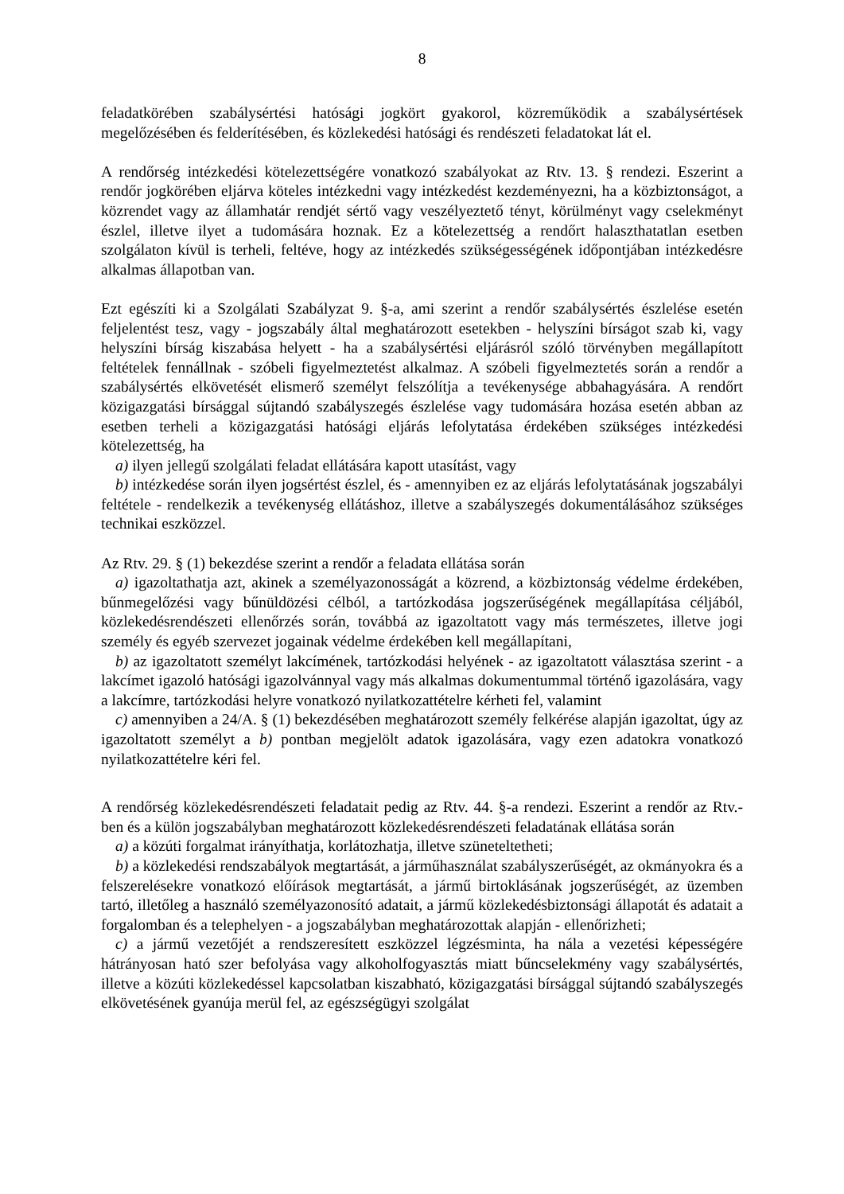8
feladatkörében szabálysértési hatósági jogkört gyakorol, közreműködik a szabálysértések megelőzésében és felderítésében, és közlekedési hatósági és rendészeti feladatokat lát el.
A rendőrség intézkedési kötelezettségére vonatkozó szabályokat az Rtv. 13. § rendezi. Eszerint a rendőr jogkörében eljárva köteles intézkedni vagy intézkedést kezdeményezni, ha a közbiztonságot, a közrendet vagy az államhatár rendjét sértő vagy veszélyeztető tényt, körülményt vagy cselekményt észlel, illetve ilyet a tudomására hoznak. Ez a kötelezettség a rendőrt halaszthatatlan esetben szolgálaton kívül is terheli, feltéve, hogy az intézkedés szükségességének időpontjában intézkedésre alkalmas állapotban van.
Ezt egészíti ki a Szolgálati Szabályzat 9. §-a, ami szerint a rendőr szabálysértés észlelése esetén feljelentést tesz, vagy - jogszabály által meghatározott esetekben - helyszíni bírságot szab ki, vagy helyszíni bírság kiszabása helyett - ha a szabálysértési eljárásról szóló törvényben megállapított feltételek fennállnak - szóbeli figyelmeztetést alkalmaz. A szóbeli figyelmeztetés során a rendőr a szabálysértés elkövetését elismerő személyt felszólítja a tevékenysége abbahagyására. A rendőrt közigazgatási bírsággal sújtandó szabályszegés észlelése vagy tudomására hozása esetén abban az esetben terheli a közigazgatási hatósági eljárás lefolytatása érdekében szükséges intézkedési kötelezettség, ha
a) ilyen jellegű szolgálati feladat ellátására kapott utasítást, vagy
b) intézkedése során ilyen jogsértést észlel, és - amennyiben ez az eljárás lefolytatásának jogszabályi feltétele - rendelkezik a tevékenység ellátáshoz, illetve a szabályszegés dokumentálásához szükséges technikai eszközzel.
Az Rtv. 29. § (1) bekezdése szerint a rendőr a feladata ellátása során
a) igazoltathatja azt, akinek a személyazonosságát a közrend, a közbiztonság védelme érdekében, bűnmegelőzési vagy bűnüldözési célból, a tartózkodása jogszerűségének megállapítása céljából, közlekedésrendészeti ellenőrzés során, továbbá az igazoltatott vagy más természetes, illetve jogi személy és egyéb szervezet jogainak védelme érdekében kell megállapítani,
b) az igazoltatott személyt lakcímének, tartózkodási helyének - az igazoltatott választása szerint - a lakcímet igazoló hatósági igazolvánnyal vagy más alkalmas dokumentummal történő igazolására, vagy a lakcímre, tartózkodási helyre vonatkozó nyilatkozattételre kérheti fel, valamint
c) amennyiben a 24/A. § (1) bekezdésében meghatározott személy felkérése alapján igazoltat, úgy az igazoltatott személyt a b) pontban megjelölt adatok igazolására, vagy ezen adatokra vonatkozó nyilatkozattételre kéri fel.
A rendőrség közlekedésrendészeti feladatait pedig az Rtv. 44. §-a rendezi. Eszerint a rendőr az Rtv.-ben és a külön jogszabályban meghatározott közlekedésrendészeti feladatának ellátása során
a) a közúti forgalmat irányíthatja, korlátozhatja, illetve szüneteltetheti;
b) a közlekedési rendszabályok megtartását, a járműhasználat szabályszerűségét, az okmányokra és a felszerelésekre vonatkozó előírások megtartását, a jármű birtoklásának jogszerűségét, az üzemben tartó, illetőleg a használó személyazonosító adatait, a jármű közlekedésbiztonsági állapotát és adatait a forgalomban és a telephelyen - a jogszabályban meghatározottak alapján - ellenőrizheti;
c) a jármű vezetőjét a rendszeresített eszközzel légzésminta, ha nála a vezetési képességére hátrányosan ható szer befolyása vagy alkoholfogyasztás miatt bűncselekmény vagy szabálysértés, illetve a közúti közlekedéssel kapcsolatban kiszabható, közigazgatási bírsággal sújtandó szabályszegés elkövetésének gyanúja merül fel, az egészségügyi szolgálat